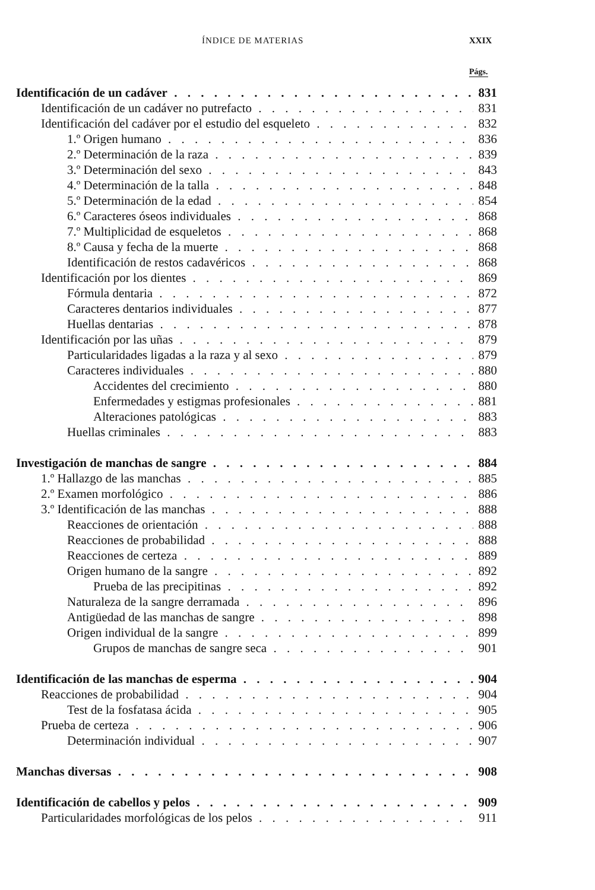ÍNDICE DE MATERIAS XXIX
Págs.
Identificación de un cadáver 831
Identificación de un cadáver no putrefacto 831
Identificación del cadáver por el estudio del esqueleto 832
1.º Origen humano 836
2.º Determinación de la raza 839
3.º Determinación del sexo 843
4.º Determinación de la talla 848
5.º Determinación de la edad 854
6.º Caracteres óseos individuales 868
7.º Multiplicidad de esqueletos 868
8.º Causa y fecha de la muerte 868
Identificación de restos cadavéricos 868
Identificación por los dientes 869
Fórmula dentaria 872
Caracteres dentarios individuales 877
Huellas dentarias 878
Identificación por las uñas 879
Particularidades ligadas a la raza y al sexo 879
Caracteres individuales 880
Accidentes del crecimiento 880
Enfermedades y estigmas profesionales 881
Alteraciones patológicas 883
Huellas criminales 883
Investigación de manchas de sangre 884
1.º Hallazgo de las manchas 885
2.º Examen morfológico 886
3.º Identificación de las manchas 888
Reacciones de orientación 888
Reacciones de probabilidad 888
Reacciones de certeza 889
Origen humano de la sangre 892
Prueba de las precipitinas 892
Naturaleza de la sangre derramada 896
Antigüedad de las manchas de sangre 898
Origen individual de la sangre 899
Grupos de manchas de sangre seca 901
Identificación de las manchas de esperma 904
Reacciones de probabilidad 904
Test de la fosfatasa ácida 905
Prueba de certeza 906
Determinación individual 907
Manchas diversas 908
Identificación de cabellos y pelos 909
Particularidades morfológicas de los pelos 911